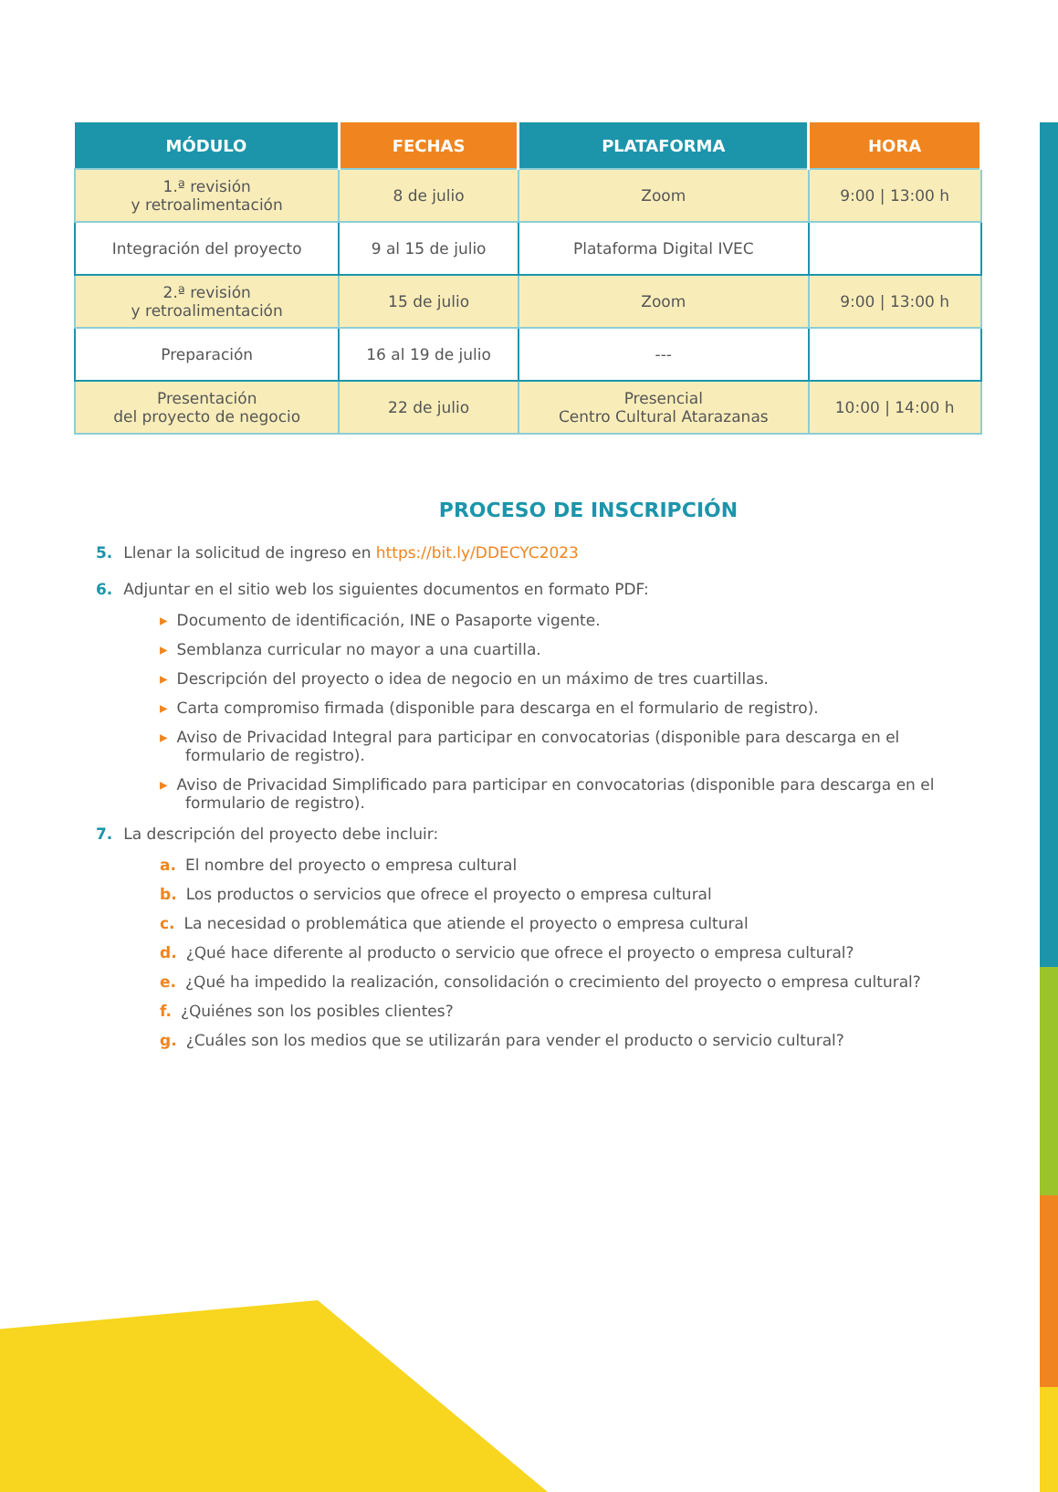| MÓDULO | FECHAS | PLATAFORMA | HORA |
| --- | --- | --- | --- |
| 1.ª revisión y retroalimentación | 8 de julio | Zoom | 9:00 / 13:00 h |
| Integración del proyecto | 9 al 15 de julio | Plataforma Digital IVEC | |
| 2.ª revisión y retroalimentación | 15 de julio | Zoom | 9:00 / 13:00 h |
| Preparación | 16 al 19 de julio | --- | |
| Presentación del proyecto de negocio | 22 de julio | Presencial Centro Cultural Atarazanas | 10:00 / 14:00 h |
PROCESO DE INSCRIPCIÓN
5. Llenar la solicitud de ingreso en https://bit.ly/DDECYC2023
6. Adjuntar en el sitio web los siguientes documentos en formato PDF:
▸ Documento de identificación, INE o Pasaporte vigente.
▸ Semblanza curricular no mayor a una cuartilla.
▸ Descripción del proyecto o idea de negocio en un máximo de tres cuartillas.
▸ Carta compromiso firmada (disponible para descarga en el formulario de registro).
▸ Aviso de Privacidad Integral para participar en convocatorias (disponible para descarga en el formulario de registro).
▸ Aviso de Privacidad Simplificado para participar en convocatorias (disponible para descarga en el formulario de registro).
7. La descripción del proyecto debe incluir:
a. El nombre del proyecto o empresa cultural
b. Los productos o servicios que ofrece el proyecto o empresa cultural
c. La necesidad o problemática que atiende el proyecto o empresa cultural
d. ¿Qué hace diferente al producto o servicio que ofrece el proyecto o empresa cultural?
e. ¿Qué ha impedido la realización, consolidación o crecimiento del proyecto o empresa cultural?
f. ¿Quiénes son los posibles clientes?
g. ¿Cuáles son los medios que se utilizarán para vender el producto o servicio cultural?